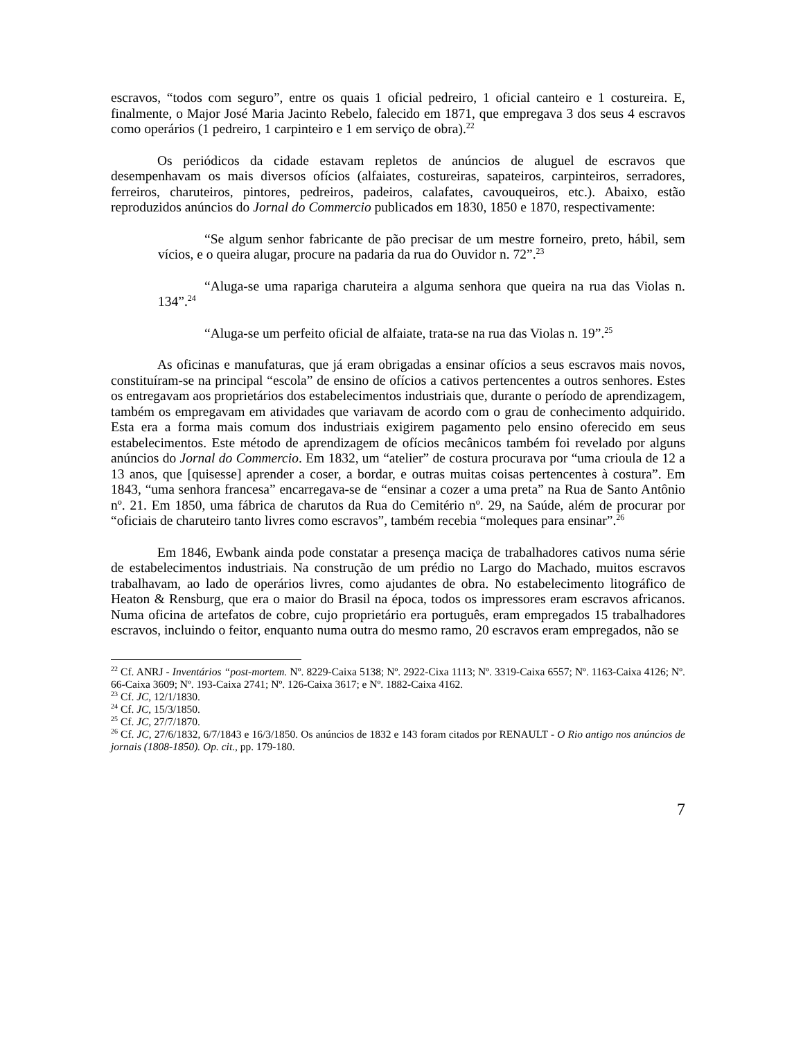escravos, “todos com seguro”, entre os quais 1 oficial pedreiro, 1 oficial canteiro e 1 costureira. E, finalmente, o Major José Maria Jacinto Rebelo, falecido em 1871, que empregava 3 dos seus 4 escravos como operários (1 pedreiro, 1 carpinteiro e 1 em serviço de obra).<sup>22</sup>
Os periódicos da cidade estavam repletos de anúncios de aluguel de escravos que desempenhavam os mais diversos ofícios (alfaiates, costureiras, sapateiros, carpinteiros, serradores, ferreiros, charuteiros, pintores, pedreiros, padeiros, calafates, cavouqueiros, etc.). Abaixo, estão reproduzidos anúncios do Jornal do Commercio publicados em 1830, 1850 e 1870, respectivamente:
“Se algum senhor fabricante de pão precisar de um mestre forneiro, preto, hábil, sem vícios, e o queira alugar, procure na padaria da rua do Ouvidor n. 72”.<sup>23</sup>
“Aluga-se uma rapariga charuteira a alguma senhora que queira na rua das Violas n. 134”.<sup>24</sup>
“Aluga-se um perfeito oficial de alfaiate, trata-se na rua das Violas n. 19”.<sup>25</sup>
As oficinas e manufaturas, que já eram obrigadas a ensinar ofícios a seus escravos mais novos, constituíram-se na principal “escola” de ensino de ofícios a cativos pertencentes a outros senhores. Estes os entregavam aos proprietários dos estabelecimentos industriais que, durante o período de aprendizagem, também os empregavam em atividades que variavam de acordo com o grau de conhecimento adquirido. Esta era a forma mais comum dos industriais exigirem pagamento pelo ensino oferecido em seus estabelecimentos. Este método de aprendizagem de ofícios mecânicos também foi revelado por alguns anúncios do Jornal do Commercio. Em 1832, um “atelier” de costura procurava por “uma crioula de 12 a 13 anos, que [quisesse] aprender a coser, a bordar, e outras muitas coisas pertencentes à costura”. Em 1843, “uma senhora francesa” encarregava-se de “ensinar a cozer a uma preta” na Rua de Santo Antônio nº. 21. Em 1850, uma fábrica de charutos da Rua do Cemitério nº. 29, na Saúde, além de procurar por “oficiais de charuteiro tanto livres como escravos”, também recebia “moleques para ensinar”.<sup>26</sup>
Em 1846, Ewbank ainda pode constatar a presença maciça de trabalhadores cativos numa série de estabelecimentos industriais. Na construção de um prédio no Largo do Machado, muitos escravos trabalhavam, ao lado de operários livres, como ajudantes de obra. No estabelecimento litográfico de Heaton & Rensburg, que era o maior do Brasil na época, todos os impressores eram escravos africanos. Numa oficina de artefatos de cobre, cujo proprietário era português, eram empregados 15 trabalhadores escravos, incluindo o feitor, enquanto numa outra do mesmo ramo, 20 escravos eram empregados, não se
<sup>22</sup> Cf. ANRJ - Inventários “post-mortem. Nº. 8229-Caixa 5138; Nº. 2922-Cixa 1113; Nº. 3319-Caixa 6557; Nº. 1163-Caixa 4126; Nº. 66-Caixa 3609; Nº. 193-Caixa 2741; Nº. 126-Caixa 3617; e Nº. 1882-Caixa 4162.
<sup>23</sup> Cf. JC, 12/1/1830.
<sup>24</sup> Cf. JC, 15/3/1850.
<sup>25</sup> Cf. JC, 27/7/1870.
<sup>26</sup> Cf. JC, 27/6/1832, 6/7/1843 e 16/3/1850. Os anúncios de 1832 e 143 foram citados por RENAULT - O Rio antigo nos anúncios de jornais (1808-1850). Op. cit., pp. 179-180.
7